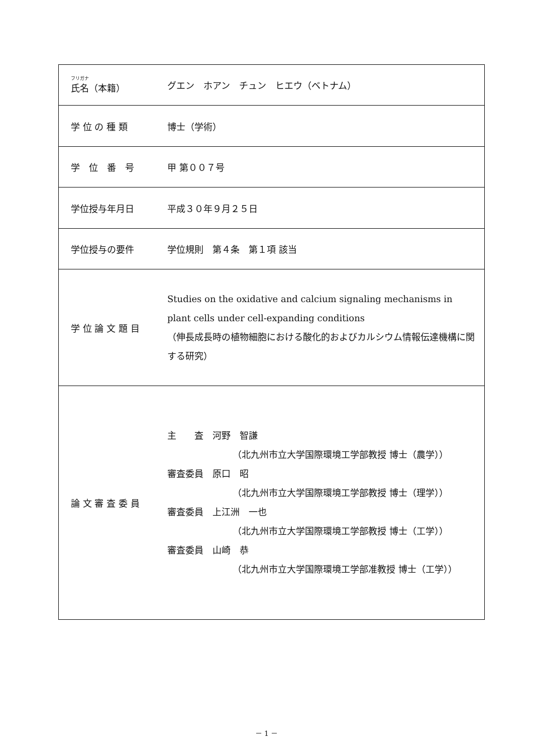| フリガナ 氏名（本籍） | グエン ホアン チュン ヒエウ（ベトナム） |
| 学 位 の 種 類 | 博士（学術） |
| 学 位 番 号 | 甲 第００７号 |
| 学位授与年月日 | 平成３０年９月２５日 |
| 学位授与の要件 | 学位規則 第４条 第１項 該当 |
| 学 位 論 文 題 目 | Studies on the oxidative and calcium signaling mechanisms in plant cells under cell-expanding conditions （伸長成長時の植物細胞における酸化的およびカルシウム情報伝達機構に関する研究） |
| 論 文 審 査 委 員 | 主 査 河野 智謙 （北九州市立大学国際環境工学部教授 博士（農学）） 審査委員 原口 昭 （北九州市立大学国際環境工学部教授 博士（理学）） 審査委員 上江洲 一也 （北九州市立大学国際環境工学部教授 博士（工学）） 審査委員 山崎 恭 （北九州市立大学国際環境工学部准教授 博士（工学）） |
－ 1 －